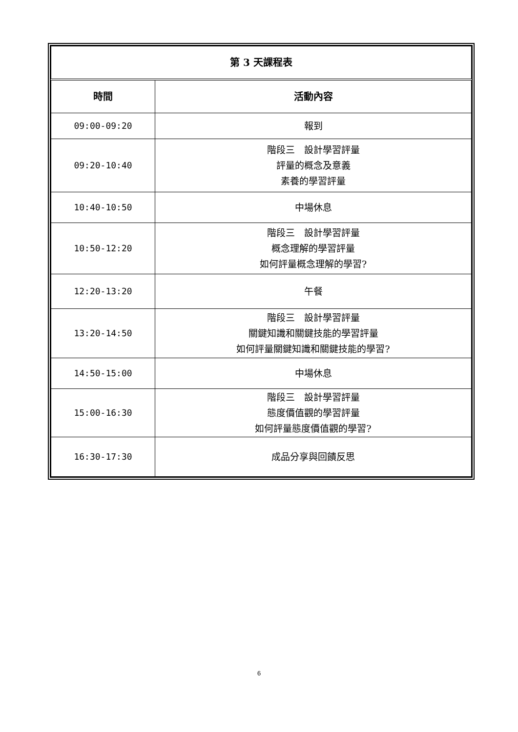| 第 3 天課程表 | |
| 時間 | 活動內容 |
| 09:00-09:20 | 報到 |
| 09:20-10:40 | 階段三 設計學習評量 評量的概念及意義 素養的學習評量 |
| 10:40-10:50 | 中場休息 |
| 10:50-12:20 | 階段三 設計學習評量 概念理解的學習評量 如何評量概念理解的學習? |
| 12:20-13:20 | 午餐 |
| 13:20-14:50 | 階段三 設計學習評量 關鍵知識和關鍵技能的學習評量 如何評量關鍵知識和關鍵技能的學習? |
| 14:50-15:00 | 中場休息 |
| 15:00-16:30 | 階段三 設計學習評量 態度價值觀的學習評量 如何評量態度價值觀的學習? |
| 16:30-17:30 | 成品分享與回饋反思 |
6